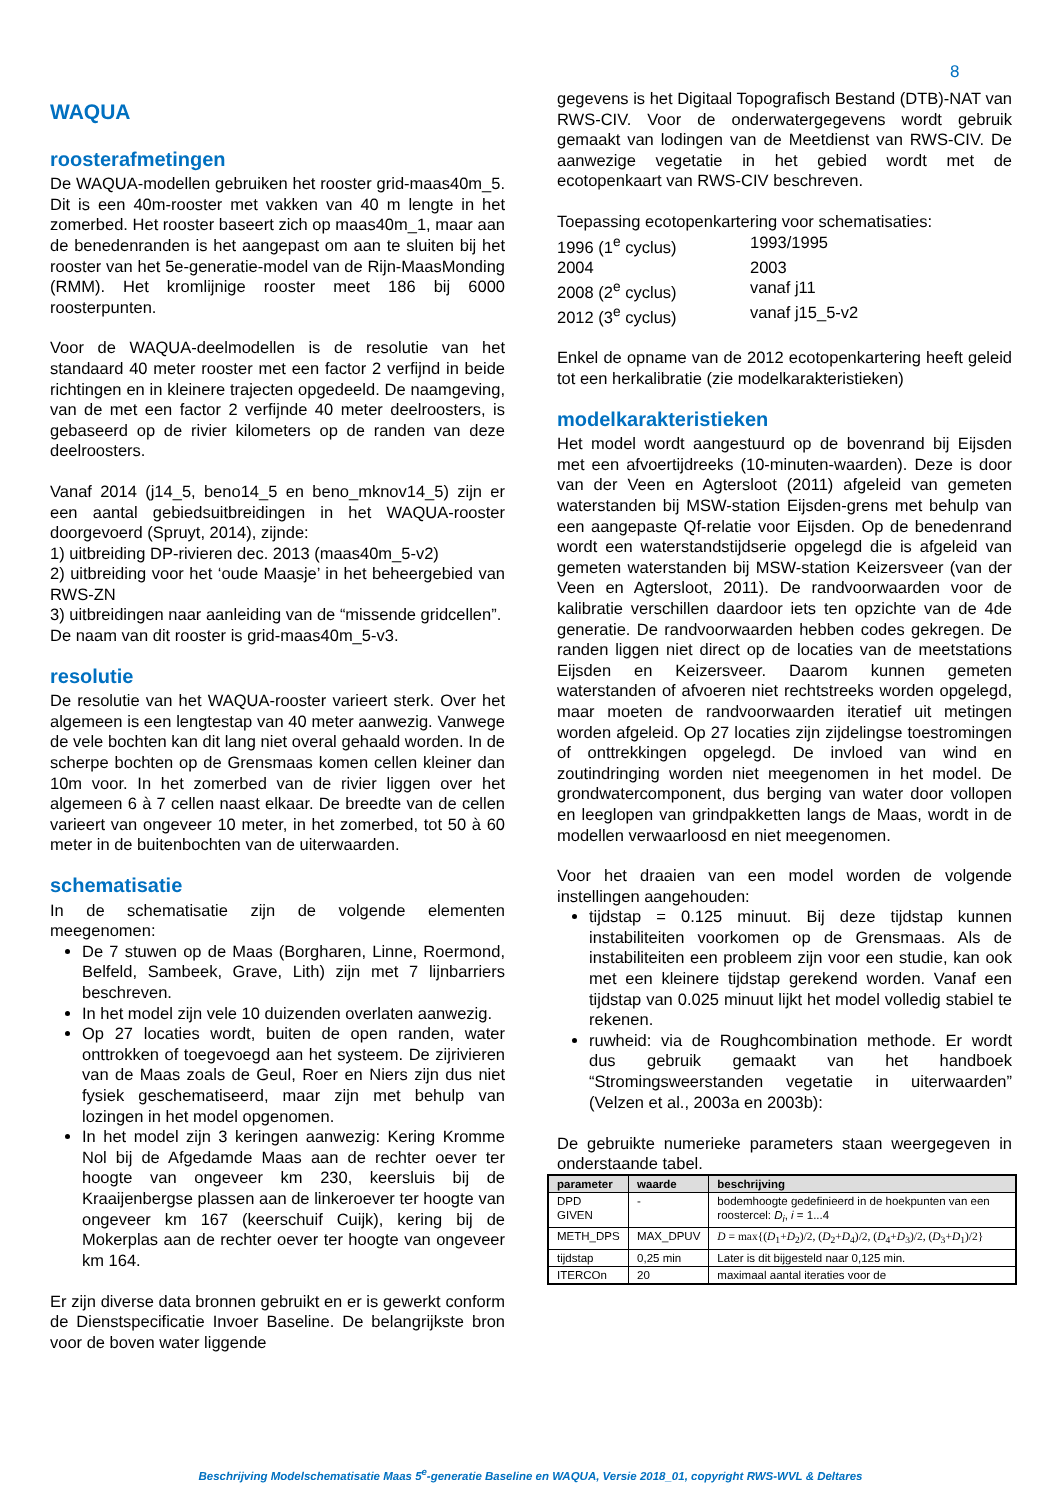8
WAQUA
roosterafmetingen
De WAQUA-modellen gebruiken het rooster grid-maas40m_5. Dit is een 40m-rooster met vakken van 40 m lengte in het zomerbed. Het rooster baseert zich op maas40m_1, maar aan de benedenranden is het aangepast om aan te sluiten bij het rooster van het 5e-generatie-model van de Rijn-MaasMonding (RMM). Het kromlijnige rooster meet 186 bij 6000 roosterpunten.
Voor de WAQUA-deelmodellen is de resolutie van het standaard 40 meter rooster met een factor 2 verfijnd in beide richtingen en in kleinere trajecten opgedeeld. De naamgeving, van de met een factor 2 verfijnde 40 meter deelroosters, is gebaseerd op de rivier kilometers op de randen van deze deelroosters.
Vanaf 2014 (j14_5, beno14_5 en beno_mknov14_5) zijn er een aantal gebiedsuitbreidingen in het WAQUA-rooster doorgevoerd (Spruyt, 2014), zijnde:
1) uitbreiding DP-rivieren dec. 2013 (maas40m_5-v2)
2) uitbreiding voor het ‘oude Maasje’ in het beheergebied van RWS-ZN
3) uitbreidingen naar aanleiding van de “missende gridcellen”.
De naam van dit rooster is grid-maas40m_5-v3.
resolutie
De resolutie van het WAQUA-rooster varieert sterk. Over het algemeen is een lengtestap van 40 meter aanwezig. Vanwege de vele bochten kan dit lang niet overal gehaald worden. In de scherpe bochten op de Grensmaas komen cellen kleiner dan 10m voor. In het zomerbed van de rivier liggen over het algemeen 6 à 7 cellen naast elkaar. De breedte van de cellen varieert van ongeveer 10 meter, in het zomerbed, tot 50 à 60 meter in de buitenbochten van de uiterwaarden.
schematisatie
In de schematisatie zijn de volgende elementen meegenomen:
De 7 stuwen op de Maas (Borgharen, Linne, Roermond, Belfeld, Sambeek, Grave, Lith) zijn met 7 lijnbarriers beschreven.
In het model zijn vele 10 duizenden overlaten aanwezig.
Op 27 locaties wordt, buiten de open randen, water onttrokken of toegevoegd aan het systeem. De zijrivieren van de Maas zoals de Geul, Roer en Niers zijn dus niet fysiek geschematiseerd, maar zijn met behulp van lozingen in het model opgenomen.
In het model zijn 3 keringen aanwezig: Kering Kromme Nol bij de Afgedamde Maas aan de rechter oever ter hoogte van ongeveer km 230, keersluis bij de Kraaijenbergse plassen aan de linkeroever ter hoogte van ongeveer km 167 (keerschuif Cuijk), kering bij de Mokerplas aan de rechter oever ter hoogte van ongeveer km 164.
Er zijn diverse data bronnen gebruikt en er is gewerkt conform de Dienstspecificatie Invoer Baseline. De belangrijkste bron voor de boven water liggende
gegevens is het Digitaal Topografisch Bestand (DTB)-NAT van RWS-CIV. Voor de onderwatergegevens wordt gebruik gemaakt van lodingen van de Meetdienst van RWS-CIV. De aanwezige vegetatie in het gebied wordt met de ecotopenkaart van RWS-CIV beschreven.
Toepassing ecotopenkartering voor schematisaties:
| 1996 (1<sup>e</sup> cyclus) | 1993/1995 |
| 2004 | 2003 |
| 2008 (2<sup>e</sup> cyclus) | vanaf j11 |
| 2012 (3<sup>e</sup> cyclus) | vanaf j15_5-v2 |
Enkel de opname van de 2012 ecotopenkartering heeft geleid tot een herkalibratie (zie modelkarakteristieken)
modelkarakteristieken
Het model wordt aangestuurd op de bovenrand bij Eijsden met een afvoertijdreeks (10-minuten-waarden). Deze is door van der Veen en Agtersloot (2011) afgeleid van gemeten waterstanden bij MSW-station Eijsden-grens met behulp van een aangepaste Qf-relatie voor Eijsden. Op de benedenrand wordt een waterstandstijdserie opgelegd die is afgeleid van gemeten waterstanden bij MSW-station Keizersveer (van der Veen en Agtersloot, 2011). De randvoorwaarden voor de kalibratie verschillen daardoor iets ten opzichte van de 4de generatie. De randvoorwaarden hebben codes gekregen. De randen liggen niet direct op de locaties van de meetstations Eijsden en Keizersveer. Daarom kunnen gemeten waterstanden of afvoeren niet rechtstreeks worden opgelegd, maar moeten de randvoorwaarden iteratief uit metingen worden afgeleid. Op 27 locaties zijn zijdelingse toestromingen of onttrekkingen opgelegd. De invloed van wind en zoutindringing worden niet meegenomen in het model. De grondwatercomponent, dus berging van water door vollopen en leeglopen van grindpakketten langs de Maas, wordt in de modellen verwaarloosd en niet meegenomen.
Voor het draaien van een model worden de volgende instellingen aangehouden:
tijdstap = 0.125 minuut. Bij deze tijdstap kunnen instabiliteiten voorkomen op de Grensmaas. Als de instabiliteiten een probleem zijn voor een studie, kan ook met een kleinere tijdstap gerekend worden. Vanaf een tijdstap van 0.025 minuut lijkt het model volledig stabiel te rekenen.
ruwheid: via de Roughcombination methode. Er wordt dus gebruik gemaakt van het handboek “Stromingsweerstanden vegetatie in uiterwaarden” (Velzen et al., 2003a en 2003b):
De gebruikte numerieke parameters staan weergegeven in onderstaande tabel.
| parameter | waarde | beschrijving |
| --- | --- | --- |
| DPD GIVEN | - | bodemhoogte gedefinieerd in de hoekpunten van een roostercel: D<sub>i</sub> , i = 1...4 |
| METH_DPS | MAX_DPUV | D = max{( D<sub>1</sub>+ D<sub>2</sub>)/2, ( D<sub>2</sub>+ D<sub>4</sub>)/2, ( D<sub>4</sub>+ D<sub>3</sub>)/2, ( D<sub>3</sub>+ D<sub>1</sub>)/2} |
| tijdstap | 0,25 min | Later is dit bijgesteld naar 0,125 min. |
| ITERCOn | 20 | maximaal aantal iteraties voor de |
Beschrijving Modelschematisatie Maas 5<sup>e</sup>-generatie Baseline en WAQUA, Versie 2018_01, copyright RWS-WVL & Deltares